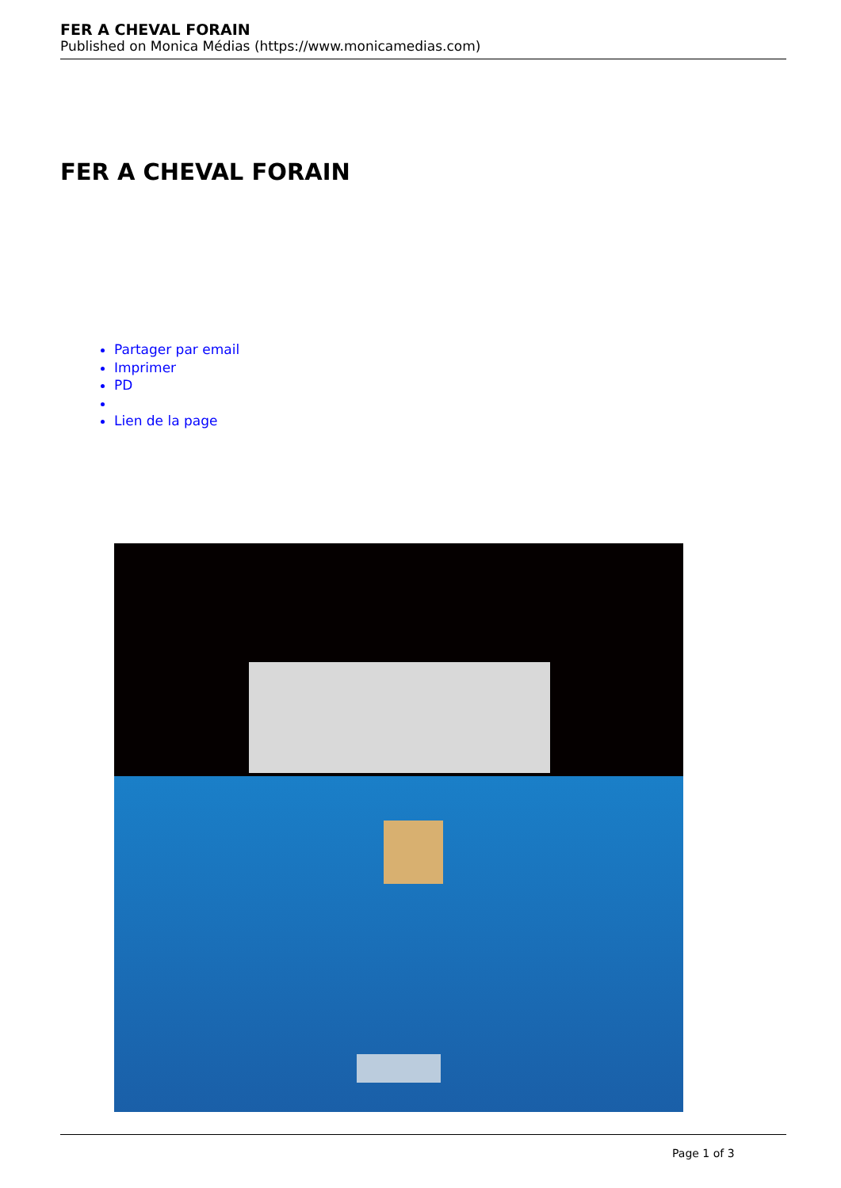FER A CHEVAL FORAIN
Published on Monica Médias (https://www.monicamedias.com)
FER A CHEVAL FORAIN
Partager par email
Imprimer
PD
Lien de la page
Page 1 of 3